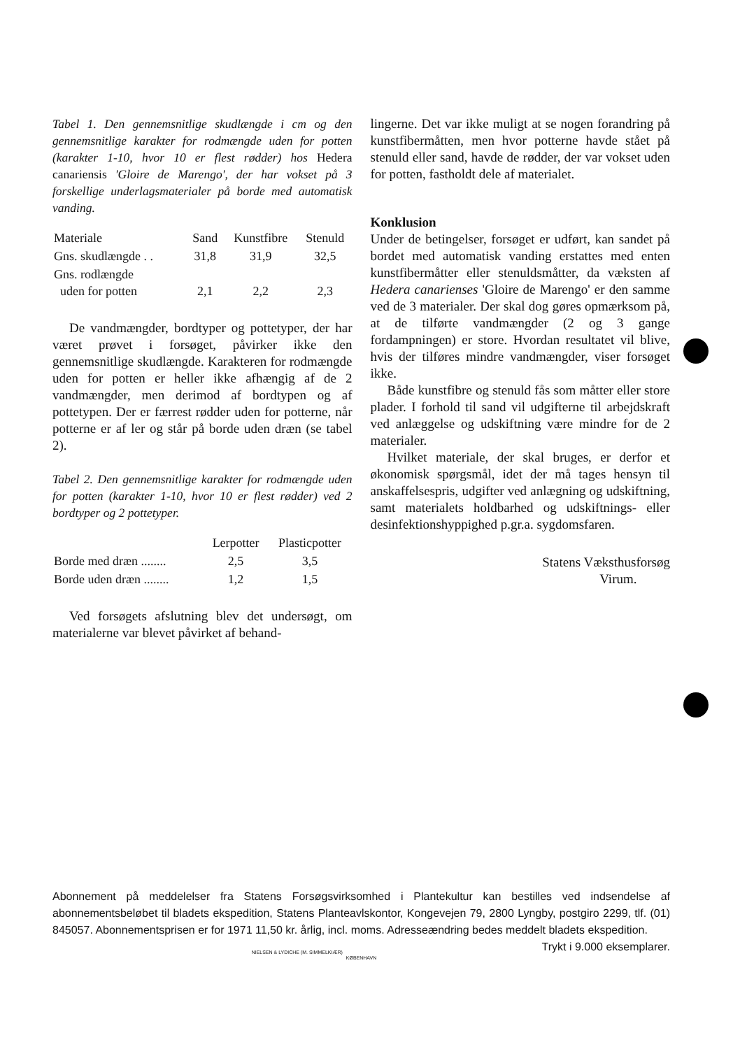Tabel 1. Den gennemsnitlige skudlængde i cm og den gennemsnitlige karakter for rodmængde uden for potten (karakter 1-10, hvor 10 er flest rødder) hos Hedera canariensis 'Gloire de Marengo', der har vokset på 3 forskellige underlagsmaterialer på borde med automatisk vanding.
| Materiale | Sand | Kunstfibre | Stenuld |
| --- | --- | --- | --- |
| Gns. skudlængde . . | 31,8 | 31,9 | 32,5 |
| Gns. rodlængde uden for potten | 2,1 | 2,2 | 2,3 |
De vandmængder, bordtyper og pottetyper, der har været prøvet i forsøget, påvirker ikke den gennemsnitlige skudlængde. Karakteren for rodmængde uden for potten er heller ikke afhængig af de 2 vandmængder, men derimod af bordtypen og af pottetypen. Der er færrest rødder uden for potterne, når potterne er af ler og står på borde uden dræn (se tabel 2).
Tabel 2. Den gennemsnitlige karakter for rodmængde uden for potten (karakter 1-10, hvor 10 er flest rødder) ved 2 bordtyper og 2 pottetyper.
| | Lerpotter | Plasticpotter |
| --- | --- | --- |
| Borde med dræn ........ | 2,5 | 3,5 |
| Borde uden dræn ........ | 1,2 | 1,5 |
Ved forsøgets afslutning blev det undersøgt, om materialerne var blevet påvirket af behand-
lingerne. Det var ikke muligt at se nogen forandring på kunstfibermåtten, men hvor potterne havde stået på stenuld eller sand, havde de rødder, der var vokset uden for potten, fastholdt dele af materialet.
Konklusion
Under de betingelser, forsøget er udført, kan sandet på bordet med automatisk vanding erstattes med enten kunstfibermåtter eller stenuldsmåtter, da væksten af Hedera canarienses 'Gloire de Marengo' er den samme ved de 3 materialer. Der skal dog gøres opmærksom på, at de tilførte vandmængder (2 og 3 gange fordampningen) er store. Hvordan resultatet vil blive, hvis der tilføres mindre vandmængder, viser forsøget ikke.
Både kunstfibre og stenuld fås som måtter eller store plader. I forhold til sand vil udgifterne til arbejdskraft ved anlæggelse og udskiftning være mindre for de 2 materialer.
Hvilket materiale, der skal bruges, er derfor et økonomisk spørgsmål, idet der må tages hensyn til anskaffelsespris, udgifter ved anlægning og udskiftning, samt materialets holdbarhed og udskiftnings- eller desinfektionshyppighed p.gr.a. sygdomsfaren.
Statens Væksthusforsøg
Virum.
Abonnement på meddelelser fra Statens Forsøgsvirksomhed i Plantekultur kan bestilles ved indsendelse af abonnementsbeløbet til bladets ekspedition, Statens Planteavlskontor, Kongevejen 79, 2800 Lyngby, postgiro 2299, tlf. (01) 845057. Abonnementsprisen er for 1971 11,50 kr. årlig, incl. moms. Adresseændring bedes meddelt bladets ekspedition. Trykt i 9.000 eksemplarer.
NIELSEN & LYDICHE (M. SIMMELKIÆR)
KØBENHAVN